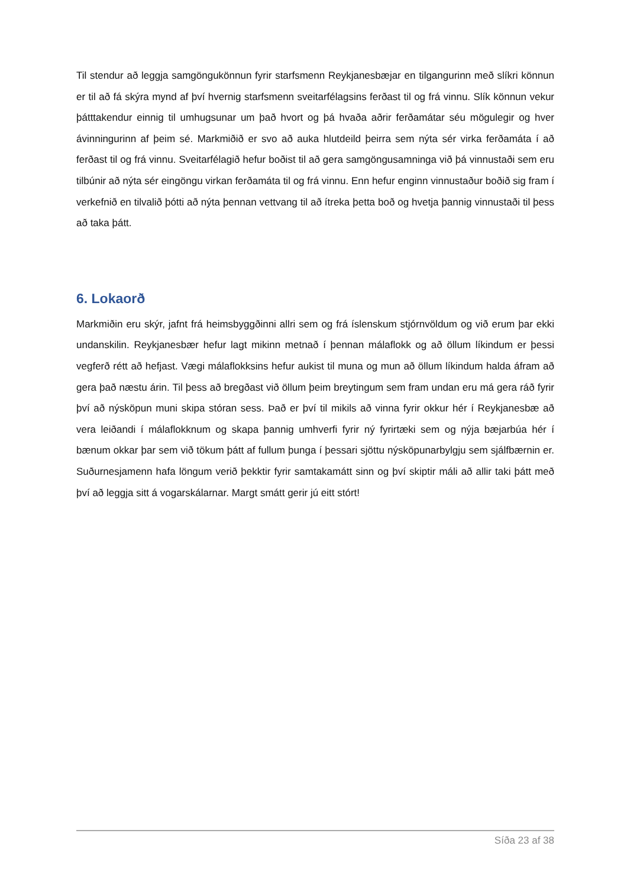Til stendur að leggja samgöngukönnun fyrir starfsmenn Reykjanesbæjar en tilgangurinn með slíkri könnun er til að fá skýra mynd af því hvernig starfsmenn sveitarfélagsins ferðast til og frá vinnu. Slík könnun vekur þátttakendur einnig til umhugsunar um það hvort og þá hvaða aðrir ferðamátar séu mögulegir og hver ávinningurinn af þeim sé. Markmiðið er svo að auka hlutdeild þeirra sem nýta sér virka ferðamáta í að ferðast til og frá vinnu. Sveitarfélagið hefur boðist til að gera samgöngusamninga við þá vinnustaði sem eru tilbúnir að nýta sér eingöngu virkan ferðamáta til og frá vinnu. Enn hefur enginn vinnustaður boðið sig fram í verkefnið en tilvalið þótti að nýta þennan vettvang til að ítreka þetta boð og hvetja þannig vinnustaði til þess að taka þátt.
6. Lokaorð
Markmiðin eru skýr, jafnt frá heimsbyggðinni allri sem og frá íslenskum stjórnvöldum og við erum þar ekki undanskilin. Reykjanesbær hefur lagt mikinn metnað í þennan málaflokk og að öllum líkindum er þessi vegferð rétt að hefjast. Vægi málaflokksins hefur aukist til muna og mun að öllum líkindum halda áfram að gera það næstu árin. Til þess að bregðast við öllum þeim breytingum sem fram undan eru má gera ráð fyrir því að nýsköpun muni skipa stóran sess. Það er því til mikils að vinna fyrir okkur hér í Reykjanesbæ að vera leiðandi í málaflokknum og skapa þannig umhverfi fyrir ný fyrirtæki sem og nýja bæjarbúa hér í bænum okkar þar sem við tökum þátt af fullum þunga í þessari sjöttu nýsköpunarbylgju sem sjálfbærnin er. Suðurnesjamenn hafa löngum verið þekktir fyrir samtakamátt sinn og því skiptir máli að allir taki þátt með því að leggja sitt á vogarskálarnar. Margt smátt gerir jú eitt stórt!
Síða 23 af 38